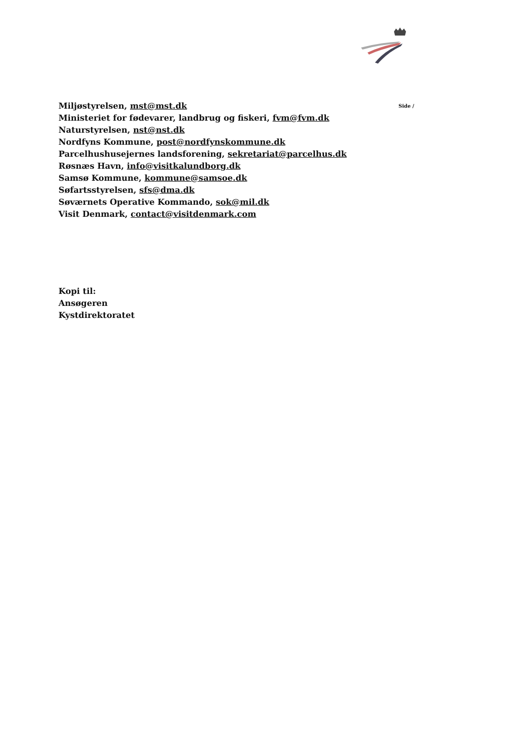Miljøstyrelsen, mst@mst.dk
Ministeriet for fødevarer, landbrug og fiskeri, fvm@fvm.dk
Naturstyrelsen, nst@nst.dk
Nordfyns Kommune, post@nordfynskommune.dk
Parcelhushusejernes landsforening, sekretariat@parcelhus.dk
Røsnæs Havn, info@visitkalundborg.dk
Samsø Kommune, kommune@samsoe.dk
Søfartsstyrelsen, sfs@dma.dk
Søværnets Operative Kommando, sok@mil.dk
Visit Denmark, contact@visitdenmark.com
Side /
Kopi til:
Ansøgeren
Kystdirektoratet